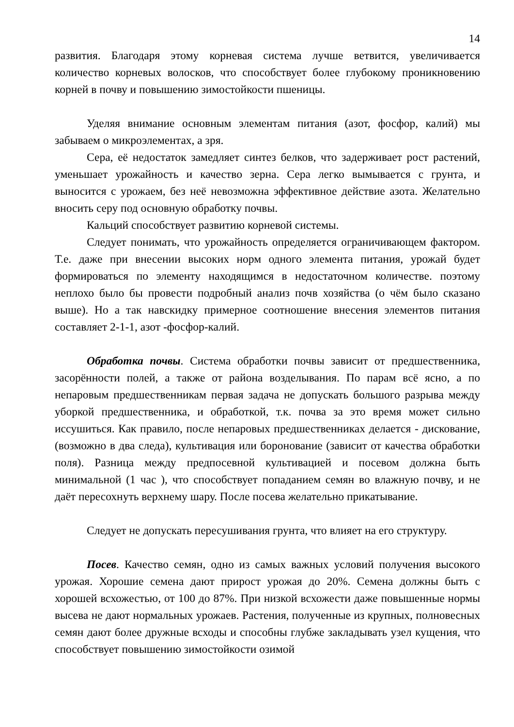14
развития. Благодаря этому корневая система лучше ветвится, увеличивается количество корневых волосков, что способствует более глубокому проникновению корней в почву и повышению зимостойкости пшеницы.
Уделяя внимание основным элементам питания (азот, фосфор, калий) мы забываем о микроэлементах, а зря.
Сера, её недостаток замедляет синтез белков, что задерживает рост растений, уменьшает урожайность и качество зерна. Сера легко вымывается с грунта, и выносится с урожаем, без неё невозможна эффективное действие азота. Желательно вносить серу под основную обработку почвы.
Кальций способствует развитию корневой системы.
Следует понимать, что урожайность определяется ограничивающем фактором. Т.е. даже при внесении высоких норм одного элемента питания, урожай будет формироваться по элементу находящимся в недостаточном количестве. поэтому неплохо было бы провести подробный анализ почв хозяйства (о чём было сказано выше). Но а так навскидку примерное соотношение внесения элементов питания составляет 2-1-1, азот -фосфор-калий.
Обработка почвы. Система обработки почвы зависит от предшественника, засорённости полей, а также от района возделывания. По парам всё ясно, а по непаровым предшественникам первая задача не допускать большого разрыва между уборкой предшественника, и обработкой, т.к. почва за это время может сильно иссушиться. Как правило, после непаровых предшественниках делается - дискование, (возможно в два следа), культивация или боронование (зависит от качества обработки поля). Разница между предпосевной культивацией и посевом должна быть минимальной (1 час ), что способствует попаданием семян во влажную почву, и не даёт пересохнуть верхнему шару. После посева желательно прикатывание.
Следует не допускать пересушивания грунта, что влияет на его структуру.
Посев. Качество семян, одно из самых важных условий получения высокого урожая. Хорошие семена дают прирост урожая до 20%. Семена должны быть с хорошей всхожестью, от 100 до 87%. При низкой всхожести даже повышенные нормы высева не дают нормальных урожаев. Растения, полученные из крупных, полновесных семян дают более дружные всходы и способны глубже закладывать узел кущения, что способствует повышению зимостойкости озимой